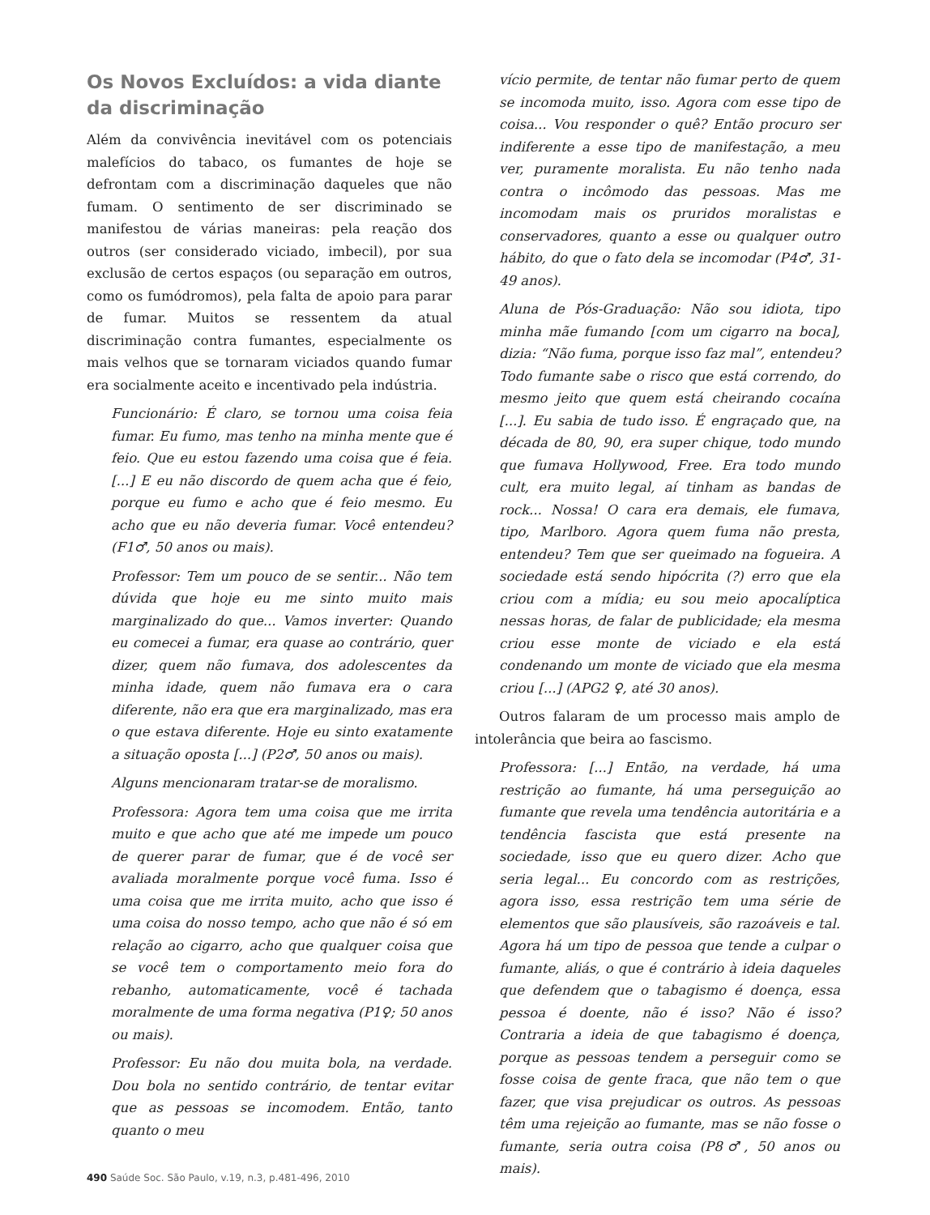Os Novos Excluídos: a vida diante da discriminação
Além da convivência inevitável com os potenciais malefícios do tabaco, os fumantes de hoje se defrontam com a discriminação daqueles que não fumam. O sentimento de ser discriminado se manifestou de várias maneiras: pela reação dos outros (ser considerado viciado, imbecil), por sua exclusão de certos espaços (ou separação em outros, como os fumódromos), pela falta de apoio para parar de fumar. Muitos se ressentem da atual discriminação contra fumantes, especialmente os mais velhos que se tornaram viciados quando fumar era socialmente aceito e incentivado pela indústria.
Funcionário: É claro, se tornou uma coisa feia fumar. Eu fumo, mas tenho na minha mente que é feio. Que eu estou fazendo uma coisa que é feia. [...] E eu não discordo de quem acha que é feio, porque eu fumo e acho que é feio mesmo. Eu acho que eu não deveria fumar. Você entendeu? (F1♂, 50 anos ou mais).
Professor: Tem um pouco de se sentir... Não tem dúvida que hoje eu me sinto muito mais marginalizado do que... Vamos inverter: Quando eu comecei a fumar, era quase ao contrário, quer dizer, quem não fumava, dos adolescentes da minha idade, quem não fumava era o cara diferente, não era que era marginalizado, mas era o que estava diferente. Hoje eu sinto exatamente a situação oposta [...] (P2♂, 50 anos ou mais).
Alguns mencionaram tratar-se de moralismo.
Professora: Agora tem uma coisa que me irrita muito e que acho que até me impede um pouco de querer parar de fumar, que é de você ser avaliada moralmente porque você fuma. Isso é uma coisa que me irrita muito, acho que isso é uma coisa do nosso tempo, acho que não é só em relação ao cigarro, acho que qualquer coisa que se você tem o comportamento meio fora do rebanho, automaticamente, você é tachada moralmente de uma forma negativa (P1♀; 50 anos ou mais).
Professor: Eu não dou muita bola, na verdade. Dou bola no sentido contrário, de tentar evitar que as pessoas se incomodem. Então, tanto quanto o meu
vício permite, de tentar não fumar perto de quem se incomoda muito, isso. Agora com esse tipo de coisa... Vou responder o quê? Então procuro ser indiferente a esse tipo de manifestação, a meu ver, puramente moralista. Eu não tenho nada contra o incômodo das pessoas. Mas me incomodam mais os pruridos moralistas e conservadores, quanto a esse ou qualquer outro hábito, do que o fato dela se incomodar (P4♂, 31-49 anos).
Aluna de Pós-Graduação: Não sou idiota, tipo minha mãe fumando [com um cigarro na boca], dizia: “Não fuma, porque isso faz mal”, entendeu? Todo fumante sabe o risco que está correndo, do mesmo jeito que quem está cheirando cocaína [...]. Eu sabia de tudo isso. É engraçado que, na década de 80, 90, era super chique, todo mundo que fumava Hollywood, Free. Era todo mundo cult, era muito legal, aí tinham as bandas de rock... Nossa! O cara era demais, ele fumava, tipo, Marlboro. Agora quem fuma não presta, entendeu? Tem que ser queimado na fogueira. A sociedade está sendo hipócrita (?) erro que ela criou com a mídia; eu sou meio apocalíptica nessas horas, de falar de publicidade; ela mesma criou esse monte de viciado e ela está condenando um monte de viciado que ela mesma criou [...] (APG2 ♀, até 30 anos).
Outros falaram de um processo mais amplo de intolerância que beira ao fascismo.
Professora: [...] Então, na verdade, há uma restrição ao fumante, há uma perseguição ao fumante que revela uma tendência autoritária e a tendência fascista que está presente na sociedade, isso que eu quero dizer. Acho que seria legal... Eu concordo com as restrições, agora isso, essa restrição tem uma série de elementos que são plausíveis, são razoáveis e tal. Agora há um tipo de pessoa que tende a culpar o fumante, aliás, o que é contrário à ideia daqueles que defendem que o tabagismo é doença, essa pessoa é doente, não é isso? Não é isso? Contraria a ideia de que tabagismo é doença, porque as pessoas tendem a perseguir como se fosse coisa de gente fraca, que não tem o que fazer, que visa prejudicar os outros. As pessoas têm uma rejeição ao fumante, mas se não fosse o fumante, seria outra coisa (P8♂, 50 anos ou mais).
490 Saúde Soc. São Paulo, v.19, n.3, p.481-496, 2010